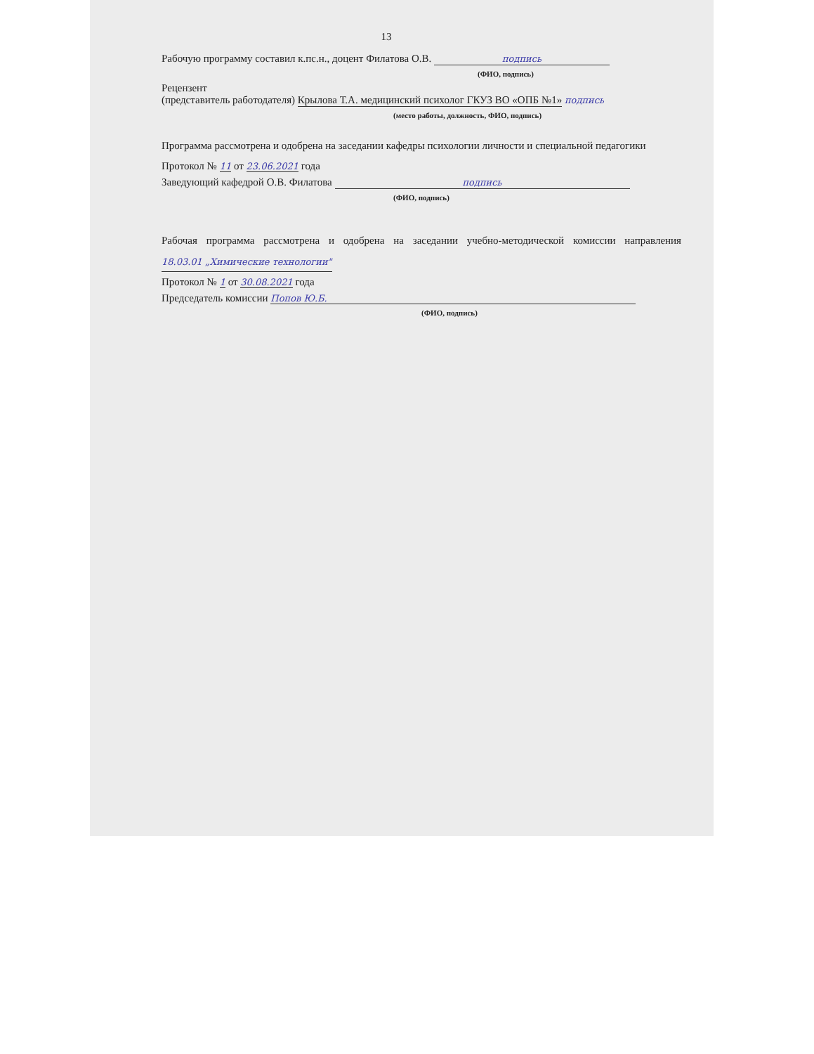13
Рабочую программу составил к.пс.н., доцент Филатова О.В. подпись
(ФИО, подпись)
Рецензент
(представитель работодателя) Крылова Т.А. медицинский психолог ГКУЗ ВО «ОПБ №1» подпись
(место работы, должность, ФИО, подпись)
Программа рассмотрена и одобрена на заседании кафедры психологии личности и специальной педагогики
Протокол № 11 от 23.06.2021 года
Заведующий кафедрой О.В. Филатова подпись
(ФИО, подпись)
Рабочая программа рассмотрена и одобрена на заседании учебно-методической комиссии направления 18.03.01 „Химические технологии"
Протокол № 1 от 30.08.2021 года
Председатель комиссии Попов Ю.Б.
(ФИО, подпись)